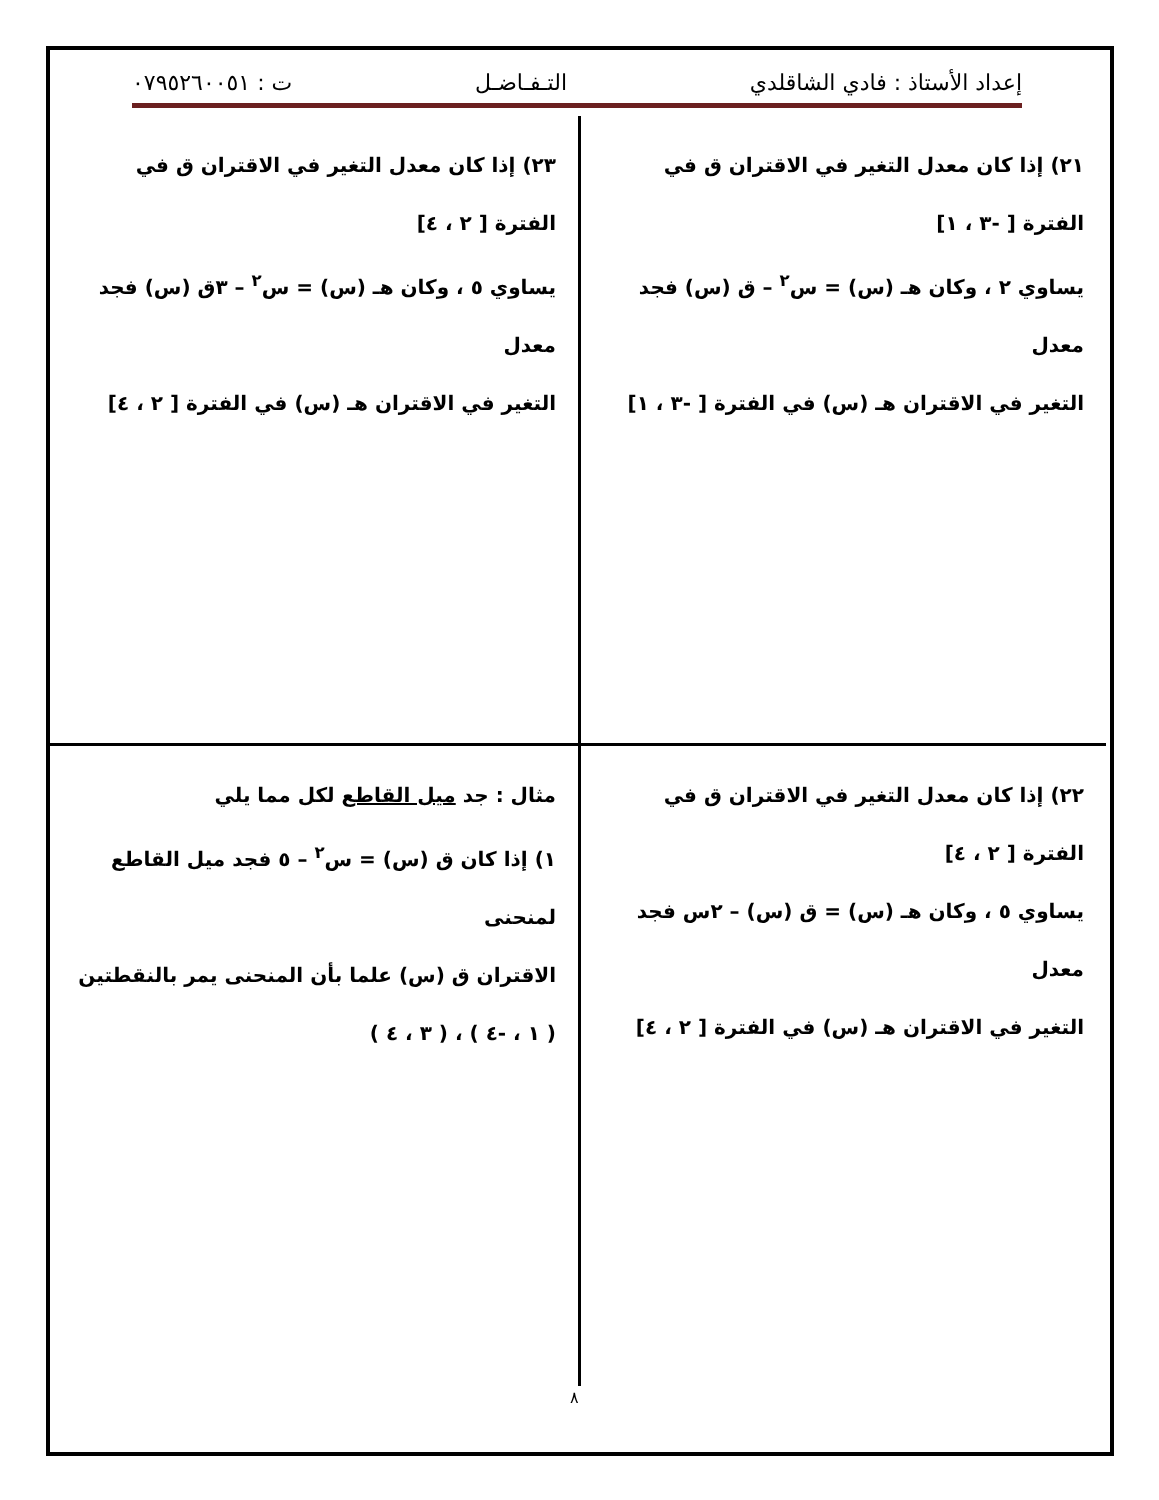إعداد الأستاذ : فادي الشاقلدي التـفـاضـل ت : ٠٧٩٥٢٦٠٠٥١
٢١) إذا كان معدل التغير في الاقتران ق في الفترة [ -٣ ، ١]
يساوي ٢ ، وكان هـ (س) = س<sup>٢</sup> – ق (س) فجد معدل
التغير في الاقتران هـ (س) في الفترة [ -٣ ، ١]
٢٣) إذا كان معدل التغير في الاقتران ق في الفترة [ ٢ ، ٤]
يساوي ٥ ، وكان هـ (س) = س<sup>٢</sup> – ٣ق (س) فجد معدل
التغير في الاقتران هـ (س) في الفترة [ ٢ ، ٤]
٢٢) إذا كان معدل التغير في الاقتران ق في الفترة [ ٢ ، ٤]
يساوي ٥ ، وكان هـ (س) = ق (س) – ٢س فجد معدل
التغير في الاقتران هـ (س) في الفترة [ ٢ ، ٤]
مثال : جد ميل القاطع لكل مما يلي
١) إذا كان ق (س) = س<sup>٢</sup> – ٥ فجد ميل القاطع لمنحنى
الاقتران ق (س) علما بأن المنحنى يمر بالنقطتين
( ١ ، -٤ ) ، ( ٣ ، ٤ )
٨